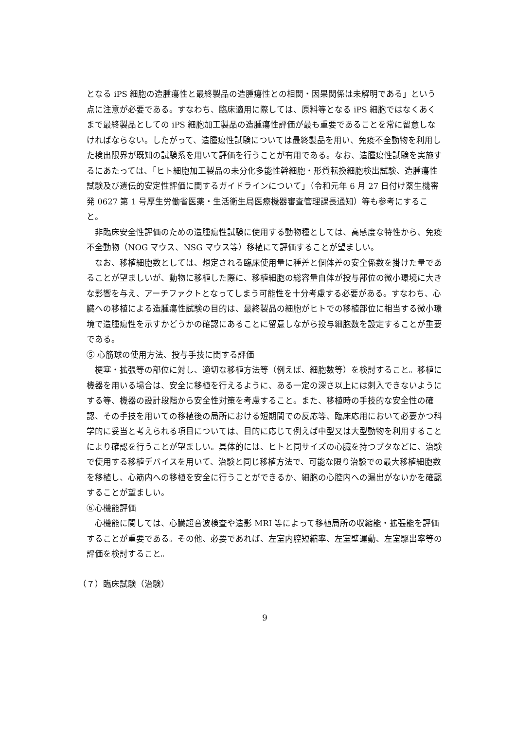となる iPS 細胞の造腫瘍性と最終製品の造腫瘍性との相関・因果関係は未解明である」という点に注意が必要である。すなわち、臨床適用に際しては、原料等となる iPS 細胞ではなくあくまで最終製品としての iPS 細胞加工製品の造腫瘍性評価が最も重要であることを常に留意しなければならない。したがって、造腫瘍性試験については最終製品を用い、免疫不全動物を利用した検出限界が既知の試験系を用いて評価を行うことが有用である。なお、造腫瘍性試験を実施するにあたっては、「ヒト細胞加工製品の未分化多能性幹細胞・形質転換細胞検出試験、造腫瘍性試験及び遺伝的安定性評価に関するガイドラインについて」（令和元年 6 月 27 日付け薬生機審発 0627 第 1 号厚生労働省医薬・生活衛生局医療機器審査管理課長通知）等も参考にすること。
　非臨床安全性評価のための造腫瘍性試験に使用する動物種としては、高感度な特性から、免疫不全動物（NOG マウス、NSG マウス等）移植にて評価することが望ましい。
　なお、移植細胞数としては、想定される臨床使用量に種差と個体差の安全係数を掛けた量であることが望ましいが、動物に移植した際に、移植細胞の総容量自体が投与部位の微小環境に大きな影響を与え、アーチファクトとなってしまう可能性を十分考慮する必要がある。すなわち、心臓への移植による造腫瘍性試験の目的は、最終製品の細胞がヒトでの移植部位に相当する微小環境で造腫瘍性を示すかどうかの確認にあることに留意しながら投与細胞数を設定することが重要である。
⑤ 心筋球の使用方法、投与手技に関する評価
　梗塞・拡張等の部位に対し、適切な移植方法等（例えば、細胞数等）を検討すること。移植に機器を用いる場合は、安全に移植を行えるように、ある一定の深さ以上には刺入できないようにする等、機器の設計段階から安全性対策を考慮すること。また、移植時の手技的な安全性の確認、その手技を用いての移植後の局所における短期間での反応等、臨床応用において必要かつ科学的に妥当と考えられる項目については、目的に応じて例えば中型又は大型動物を利用することにより確認を行うことが望ましい。具体的には、ヒトと同サイズの心臓を持つブタなどに、治験で使用する移植デバイスを用いて、治験と同じ移植方法で、可能な限り治験での最大移植細胞数を移植し、心筋内への移植を安全に行うことができるか、細胞の心腔内への漏出がないかを確認することが望ましい。
⑥心機能評価
　心機能に関しては、心臓超音波検査や造影 MRI 等によって移植局所の収縮能・拡張能を評価することが重要である。その他、必要であれば、左室内腔短縮率、左室壁運動、左室駆出率等の評価を検討すること。
（７）臨床試験（治験）
9